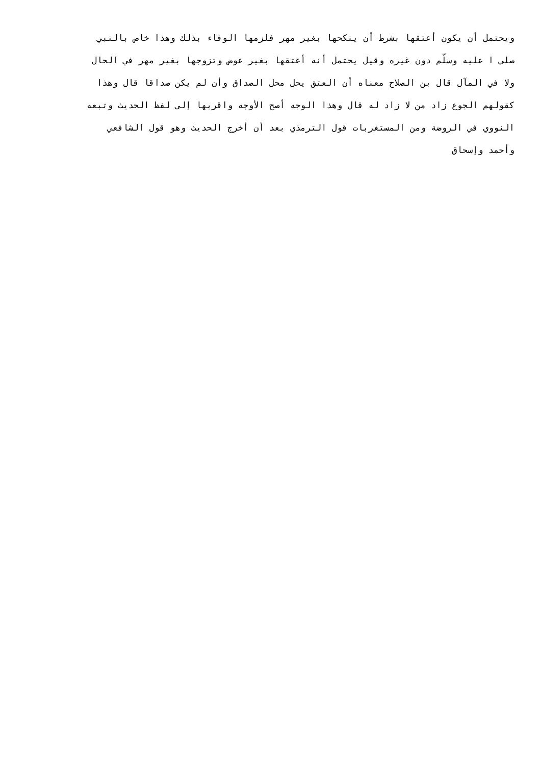ويحتمل أن يكون أعتقها بشرط أن ينكحها بغير مهر فلزمها الوفاء بذلك وهذا خاص بالنبي
صلى ا عليه وسلّم دون غيره وقيل يحتمل أنه أعتقها بغير عوض وتزوجها بغير مهر في الحال
ولا في المآل قال بن الصلاح معناه أن العتق يحل محل الصداق وأن لم يكن صداقا قال وهذا
كقولهم الجوع زاد من لا زاد له قال وهذا الوجه أصح الأوجه واقربها إلى لفظ الحديث وتبعه
النووي في الروضة ومن المستغربات قول الترمذي بعد أن أخرج الحديث وهو قول الشافعي
وأحمد وإسحاق